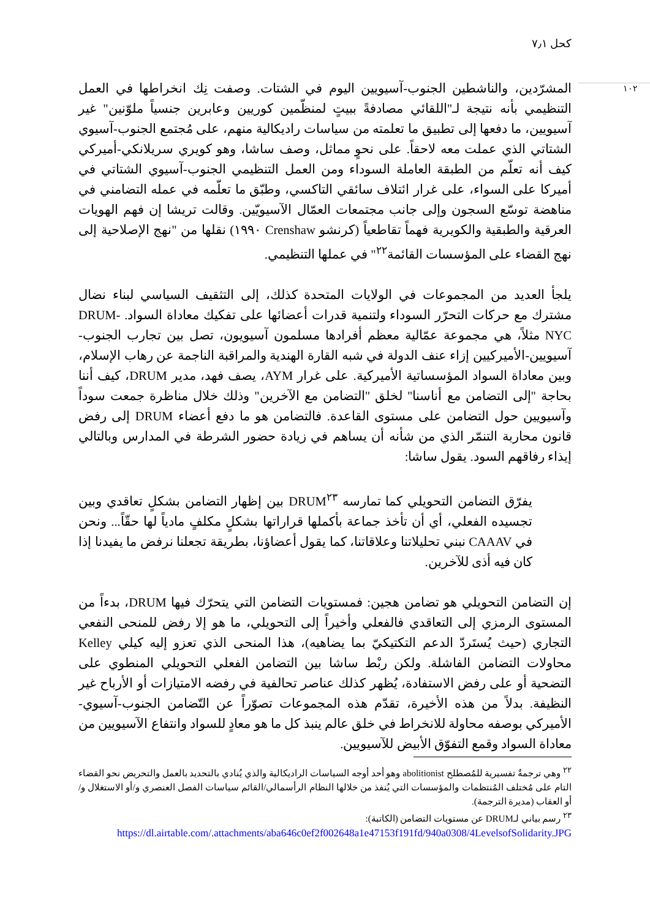كحل ٧٫١
١٠٢
المشرّدين، والناشطين الجنوب-آسيويين اليوم في الشتات. وصفت نِك انخراطها في العمل التنظيمي بأنه نتيجة لـ"اللقائي مصادفةً ببيتٍ لمنظّمين كوريين وعابرين جنسياً ملوّنين" غير آسيويين، ما دفعها إلى تطبيق ما تعلمته من سياسات راديكالية منهم، على مُجتمع الجنوب-آسيوي الشتاتي الذي عملت معه لاحقاً. على نحوٍ مماثل، وصف ساشا، وهو كويري سريلانكي-أميركي كيف أنه تعلّم من الطبقة العاملة السوداء ومن العمل التنظيمي الجنوب-آسيوي الشتاتي في أميركا على السواء، على غرار ائتلاف سائقي التاكسي، وطبّق ما تعلّمه في عمله التضامني في مناهضة توسّع السجون وإلى جانب مجتمعات العمّال الآسيويّين. وقالت تريشا إن فهم الهويات العرقية والطبقية والكويرية فهماً تقاطعياً (كرنشو Crenshaw ١٩٩٠) نقلها من "نهج الإصلاحية إلى نهج القضاء على المؤسسات القائمة<sup>٢٢</sup>" في عملها التنظيمي.
يلجأ العديد من المجموعات في الولايات المتحدة كذلك، إلى التثقيف السياسي لبناء نضال مشترك مع حركات التحرّر السوداء ولتنمية قدرات أعضائها على تفكيك معاداة السواد. DRUM-NYC مثلاً، هي مجموعة عمّالية معظم أفرادها مسلمون آسيويون، تصل بين تجارب الجنوب-آسيويين-الأميركيين إزاء عنف الدولة في شبه القارة الهندية والمراقبة الناجمة عن رهاب الإسلام، وبين معاداة السواد المؤسساتية الأميركية. على غرار AYM، يصف فهد، مدير DRUM، كيف أننا بحاجة "إلى التضامن مع أناسنا" لخلق "التضامن مع الآخرين" وذلك خلال مناظرة جمعت سوداً وآسيويين حول التضامن على مستوى القاعدة. فالتضامن هو ما دفع أعضاء DRUM إلى رفض قانون محاربة التنمّر الذي من شأنه أن يساهم في زيادة حضور الشرطة في المدارس وبالتالي إيذاء رفاقهم السود. يقول ساشا:
يفرّق التضامن التحويلي كما تمارسه DRUM<sup>٢٣</sup> بين إظهار التضامن بشكلٍ تعاقدي وبين تجسيده الفعلي، أي أن تأخذ جماعة بأكملها قراراتها بشكلٍ مكلفٍ مادياً لها حقّاً... ونحن في CAAAV نبني تحليلاتنا وعلاقاتنا، كما يقول أعضاؤنا، بطريقة تجعلنا نرفض ما يفيدنا إذا كان فيه أذى للآخرين.
إن التضامن التحويلي هو تضامن هجين: فمستويات التضامن التي يتحرّك فيها DRUM، بدءاً من المستوى الرمزي إلى التعاقدي فالفعلي وأخيراً إلى التحويلي، ما هو إلا رفض للمنحى النفعي التجاري (حيث يُستَردّ الدعم التكتيكيّ بما يضاهيه)، هذا المنحى الذي تعزو إليه كيلي Kelley محاولات التضامن الفاشلة. ولكن ربْط ساشا بين التضامن الفعلي التحويلي المنطوي على التضحية أو على رفض الاستفادة، يُظهر كذلك عناصر تحالفية في رفضه الامتيازات أو الأرباح غير النظيفة. بدلاً من هذه الأخيرة، تقدّم هذه المجموعات تصوّراً عن التّضامن الجنوب-آسيوي-الأميركي بوصفه محاولة للانخراط في خلق عالم ينبذ كل ما هو معادٍ للسواد وانتفاع الآسيويين من معاداة السواد وقمع التفوّق الأبيض للآسيويين.
<sup>٢٢</sup> وهي ترجمةٌ تفسيرية للمُصطلح abolitionist وهو أحد أوجه السياسات الراديكالية والذي يُنادي بالتحديد بالعمل والتحريض نحو القضاء التام على مُختلف المُنتظمات والمؤسسات التي يُنفذ من خلالها النظام الرأسمالي/القائم سياسات الفصل العنصري و/أو الاستغلال و/أو العقاب (مديرة الترجمة).
<sup>٢٣</sup> رسم بياني لـDRUM عن مستويات التضامن (الكاتبة):
https://dl.airtable.com/.attachments/aba646c0ef2f002648a1e47153f191fd/940a0308/4LevelsofSolidarity.JPG